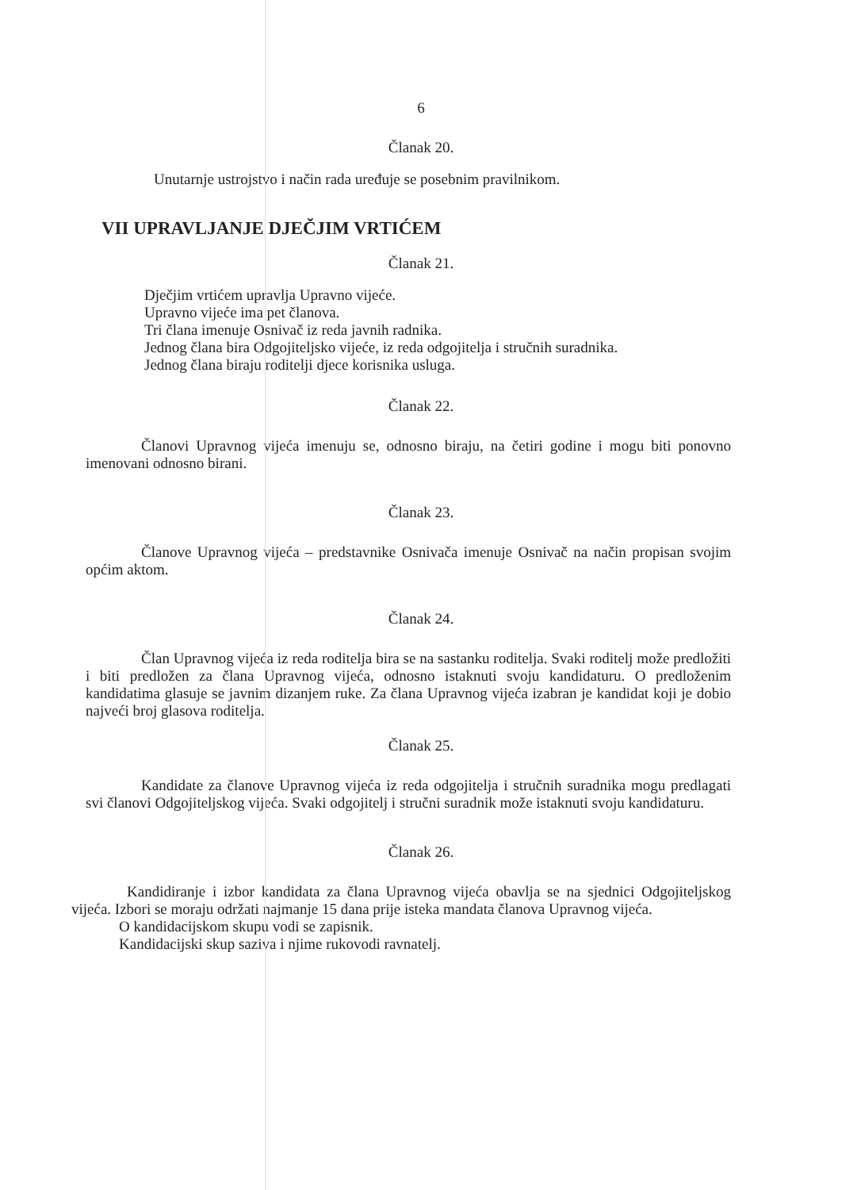6
Članak 20.
Unutarnje ustrojstvo i način rada uređuje se posebnim pravilnikom.
VII UPRAVLJANJE DJEČJIM VRTIĆEM
Članak 21.
Dječjim vrtićem upravlja Upravno vijeće.
Upravno vijeće ima pet članova.
Tri člana imenuje Osnivač iz reda javnih radnika.
Jednog člana bira Odgojiteljsko vijeće, iz reda odgojitelja i stručnih suradnika.
Jednog člana biraju roditelji djece korisnika usluga.
Članak 22.
Članovi Upravnog vijeća imenuju se, odnosno biraju, na četiri godine i mogu biti ponovno imenovani odnosno birani.
Članak 23.
Članove Upravnog vijeća – predstavnike Osnivača imenuje Osnivač na način propisan svojim općim aktom.
Članak 24.
Član Upravnog vijeća iz reda roditelja bira se na sastanku roditelja. Svaki roditelj može predložiti i biti predložen za člana Upravnog vijeća, odnosno istaknuti svoju kandidaturu. O predloženim kandidatima glasuje se javnim dizanjem ruke. Za člana Upravnog vijeća izabran je kandidat koji je dobio najveći broj glasova roditelja.
Članak 25.
Kandidate za članove Upravnog vijeća iz reda odgojitelja i stručnih suradnika mogu predlagati svi članovi Odgojiteljskog vijeća. Svaki odgojitelj i stručni suradnik može istaknuti svoju kandidaturu.
Članak 26.
Kandidiranje i izbor kandidata za člana Upravnog vijeća obavlja se na sjednici Odgojiteljskog vijeća. Izbori se moraju održati najmanje 15 dana prije isteka mandata članova Upravnog vijeća.
O kandidacijskom skupu vodi se zapisnik.
Kandidacijski skup saziva i njime rukovodi ravnatelj.